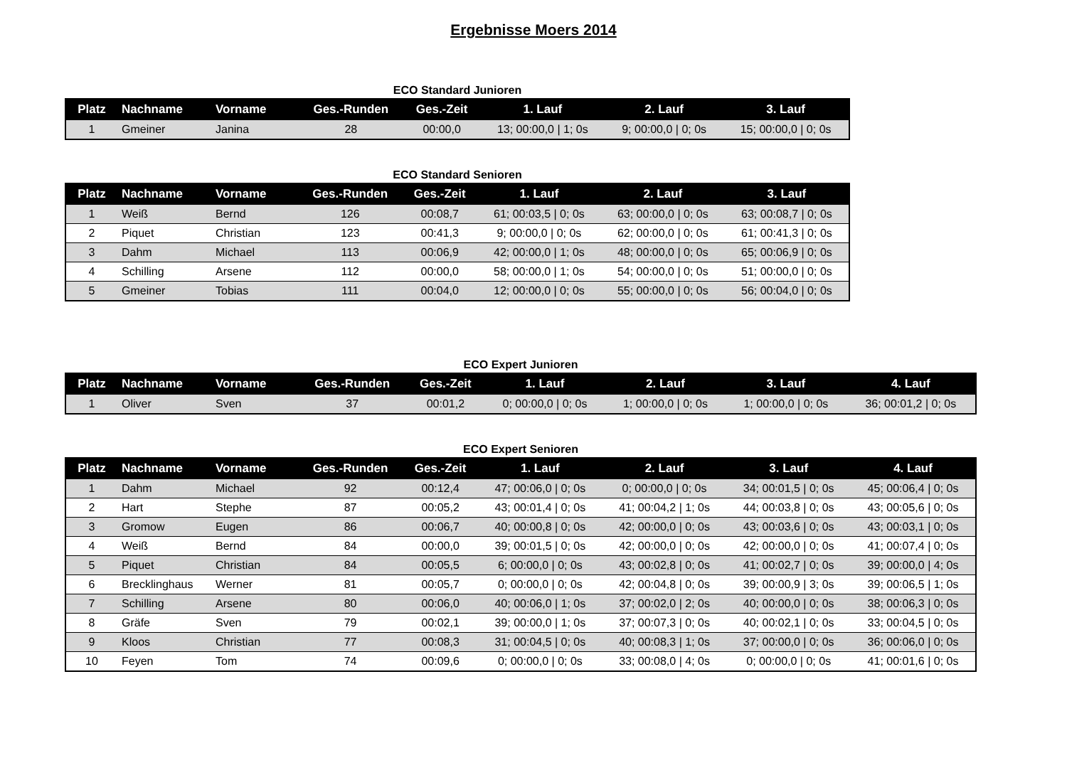Ergebnisse Moers 2014
ECO Standard Junioren
| Platz | Nachname | Vorname | Ges.-Runden | Ges.-Zeit | 1. Lauf | 2. Lauf | 3. Lauf |
| --- | --- | --- | --- | --- | --- | --- | --- |
| 1 | Gmeiner | Janina | 28 | 00:00,0 | 13; 00:00,0 / 1; 0s | 9; 00:00,0 / 0; 0s | 15; 00:00,0 / 0; 0s |
ECO Standard Senioren
| Platz | Nachname | Vorname | Ges.-Runden | Ges.-Zeit | 1. Lauf | 2. Lauf | 3. Lauf |
| --- | --- | --- | --- | --- | --- | --- | --- |
| 1 | Weiß | Bernd | 126 | 00:08,7 | 61; 00:03,5 / 0; 0s | 63; 00:00,0 / 0; 0s | 63; 00:08,7 / 0; 0s |
| 2 | Piquet | Christian | 123 | 00:41,3 | 9; 00:00,0 / 0; 0s | 62; 00:00,0 / 0; 0s | 61; 00:41,3 / 0; 0s |
| 3 | Dahm | Michael | 113 | 00:06,9 | 42; 00:00,0 / 1; 0s | 48; 00:00,0 / 0; 0s | 65; 00:06,9 / 0; 0s |
| 4 | Schilling | Arsene | 112 | 00:00,0 | 58; 00:00,0 / 1; 0s | 54; 00:00,0 / 0; 0s | 51; 00:00,0 / 0; 0s |
| 5 | Gmeiner | Tobias | 111 | 00:04,0 | 12; 00:00,0 / 0; 0s | 55; 00:00,0 / 0; 0s | 56; 00:04,0 / 0; 0s |
ECO Expert Junioren
| Platz | Nachname | Vorname | Ges.-Runden | Ges.-Zeit | 1. Lauf | 2. Lauf | 3. Lauf | 4. Lauf |
| --- | --- | --- | --- | --- | --- | --- | --- | --- |
| 1 | Oliver | Sven | 37 | 00:01,2 | 0; 00:00,0 / 0; 0s | 1; 00:00,0 / 0; 0s | 1; 00:00,0 / 0; 0s | 36; 00:01,2 / 0; 0s |
ECO Expert Senioren
| Platz | Nachname | Vorname | Ges.-Runden | Ges.-Zeit | 1. Lauf | 2. Lauf | 3. Lauf | 4. Lauf |
| --- | --- | --- | --- | --- | --- | --- | --- | --- |
| 1 | Dahm | Michael | 92 | 00:12,4 | 47; 00:06,0 / 0; 0s | 0; 00:00,0 / 0; 0s | 34; 00:01,5 / 0; 0s | 45; 00:06,4 / 0; 0s |
| 2 | Hart | Stephe | 87 | 00:05,2 | 43; 00:01,4 / 0; 0s | 41; 00:04,2 / 1; 0s | 44; 00:03,8 / 0; 0s | 43; 00:05,6 / 0; 0s |
| 3 | Gromow | Eugen | 86 | 00:06,7 | 40; 00:00,8 / 0; 0s | 42; 00:00,0 / 0; 0s | 43; 00:03,6 / 0; 0s | 43; 00:03,1 / 0; 0s |
| 4 | Weiß | Bernd | 84 | 00:00,0 | 39; 00:01,5 / 0; 0s | 42; 00:00,0 / 0; 0s | 42; 00:00,0 / 0; 0s | 41; 00:07,4 / 0; 0s |
| 5 | Piquet | Christian | 84 | 00:05,5 | 6; 00:00,0 / 0; 0s | 43; 00:02,8 / 0; 0s | 41; 00:02,7 / 0; 0s | 39; 00:00,0 / 4; 0s |
| 6 | Brecklinghaus | Werner | 81 | 00:05,7 | 0; 00:00,0 / 0; 0s | 42; 00:04,8 / 0; 0s | 39; 00:00,9 / 3; 0s | 39; 00:06,5 / 1; 0s |
| 7 | Schilling | Arsene | 80 | 00:06,0 | 40; 00:06,0 / 1; 0s | 37; 00:02,0 / 2; 0s | 40; 00:00,0 / 0; 0s | 38; 00:06,3 / 0; 0s |
| 8 | Gräfe | Sven | 79 | 00:02,1 | 39; 00:00,0 / 1; 0s | 37; 00:07,3 / 0; 0s | 40; 00:02,1 / 0; 0s | 33; 00:04,5 / 0; 0s |
| 9 | Kloos | Christian | 77 | 00:08,3 | 31; 00:04,5 / 0; 0s | 40; 00:08,3 / 1; 0s | 37; 00:00,0 / 0; 0s | 36; 00:06,0 / 0; 0s |
| 10 | Feyen | Tom | 74 | 00:09,6 | 0; 00:00,0 / 0; 0s | 33; 00:08,0 / 4; 0s | 0; 00:00,0 / 0; 0s | 41; 00:01,6 / 0; 0s |